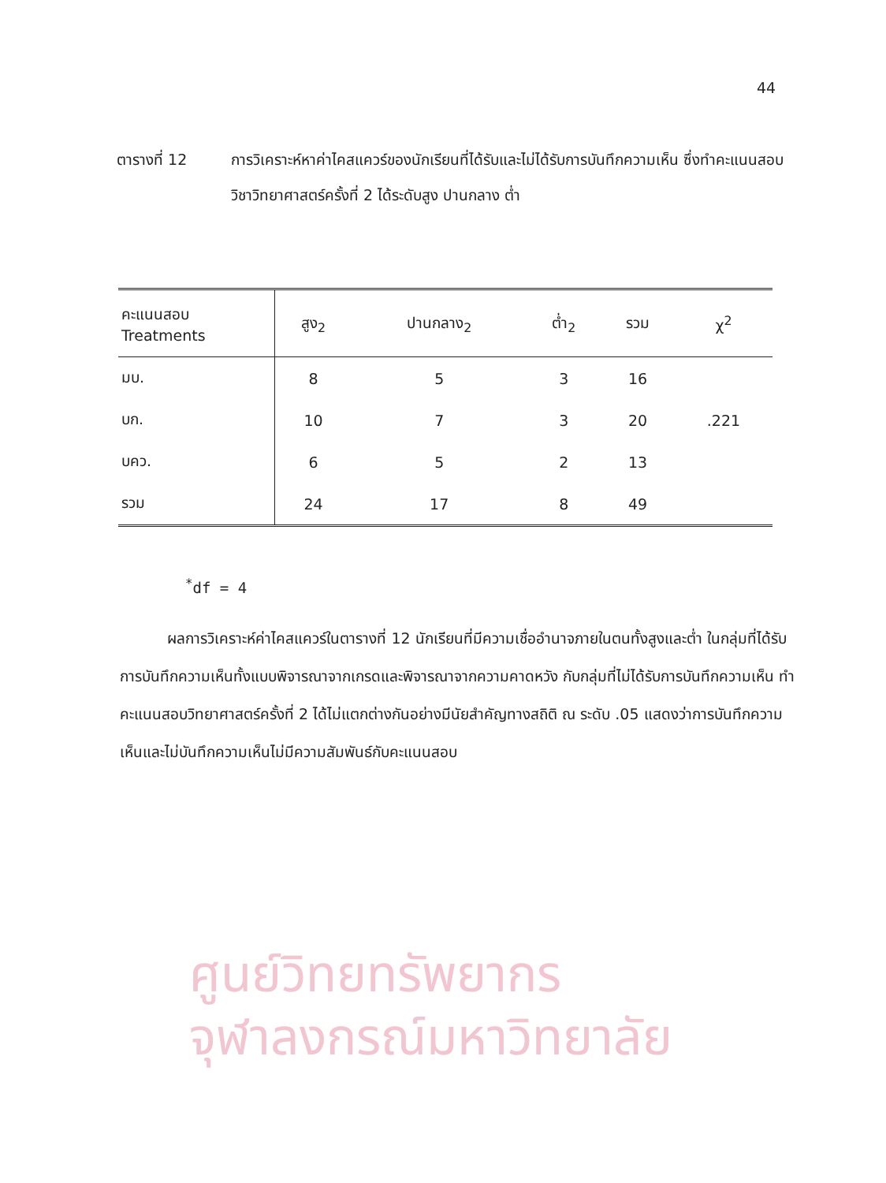44
ตารางที่ 12 การวิเคราะห์หาค่าไคสแควร์ของนักเรียนที่ได้รับและไม่ได้รับการบันทึกความเห็น ซึ่งทำคะแนนสอบวิชาวิทยาศาสตร์ครั้งที่ 2 ได้ระดับสูง ปานกลาง ต่ำ
| คะแนนสอบ Treatments | สูง<sub>2</sub> | ปานกลาง<sub>2</sub> | ต่ำ<sub>2</sub> | รวม | χ<sup>2</sup> |
| --- | --- | --- | --- | --- | --- |
| มบ. | 8 | 5 | 3 | 16 | |
| บก. | 10 | 7 | 3 | 20 | .221 |
| บคว. | 6 | 5 | 2 | 13 | |
| รวม | 24 | 17 | 8 | 49 | |
<sup>*</sup> df = 4
ผลการวิเคราะห์ค่าไคสแควร์ในตารางที่ 12 นักเรียนที่มีความเชื่ออำนาจภายในตนทั้งสูงและต่ำ ในกลุ่มที่ได้รับการบันทึกความเห็นทั้งแบบพิจารณาจากเกรดและพิจารณาจากความคาดหวัง กับกลุ่มที่ไม่ได้รับการบันทึกความเห็น ทำคะแนนสอบวิทยาศาสตร์ครั้งที่ 2 ได้ไม่แตกต่างกันอย่างมีนัยสำคัญทางสถิติ ณ ระดับ .05 แสดงว่าการบันทึกความเห็นและไม่บันทึกความเห็นไม่มีความสัมพันธ์กับคะแนนสอบ
ศูนย์วิทยทรัพยากร
จุฬาลงกรณ์มหาวิทยาลัย